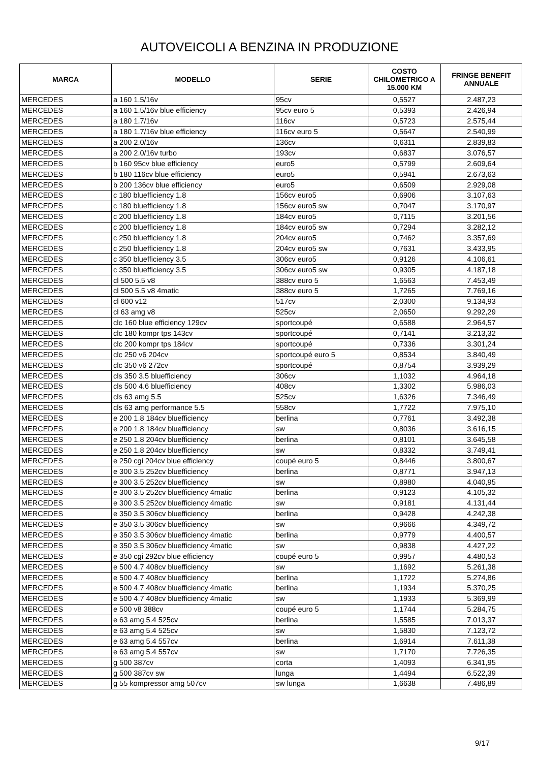AUTOVEICOLI A BENZINA IN PRODUZIONE
| MARCA | MODELLO | SERIE | COSTO CHILOMETRICO A 15.000 KM | FRINGE BENEFIT ANNUALE |
| --- | --- | --- | --- | --- |
| MERCEDES | a 160 1.5/16v | 95cv | 0,5527 | 2.487,23 |
| MERCEDES | a 160 1.5/16v blue efficiency | 95cv euro 5 | 0,5393 | 2.426,94 |
| MERCEDES | a 180 1.7/16v | 116cv | 0,5723 | 2.575,44 |
| MERCEDES | a 180 1.7/16v blue efficiency | 116cv euro 5 | 0,5647 | 2.540,99 |
| MERCEDES | a 200 2.0/16v | 136cv | 0,6311 | 2.839,83 |
| MERCEDES | a 200 2.0/16v turbo | 193cv | 0,6837 | 3.076,57 |
| MERCEDES | b 160 95cv blue efficiency | euro5 | 0,5799 | 2.609,64 |
| MERCEDES | b 180 116cv blue efficiency | euro5 | 0,5941 | 2.673,63 |
| MERCEDES | b 200 136cv blue efficiency | euro5 | 0,6509 | 2.929,08 |
| MERCEDES | c 180 bluefficiency 1.8 | 156cv euro5 | 0,6906 | 3.107,63 |
| MERCEDES | c 180 bluefficiency 1.8 | 156cv euro5 sw | 0,7047 | 3.170,97 |
| MERCEDES | c 200 bluefficiency 1.8 | 184cv euro5 | 0,7115 | 3.201,56 |
| MERCEDES | c 200 bluefficiency 1.8 | 184cv euro5 sw | 0,7294 | 3.282,12 |
| MERCEDES | c 250 bluefficiency 1.8 | 204cv euro5 | 0,7462 | 3.357,69 |
| MERCEDES | c 250 bluefficiency 1.8 | 204cv euro5 sw | 0,7631 | 3.433,95 |
| MERCEDES | c 350 bluefficiency 3.5 | 306cv euro5 | 0,9126 | 4.106,61 |
| MERCEDES | c 350 bluefficiency 3.5 | 306cv euro5 sw | 0,9305 | 4.187,18 |
| MERCEDES | cl 500 5.5 v8 | 388cv euro 5 | 1,6563 | 7.453,49 |
| MERCEDES | cl 500 5.5 v8 4matic | 388cv euro 5 | 1,7265 | 7.769,16 |
| MERCEDES | cl 600 v12 | 517cv | 2,0300 | 9.134,93 |
| MERCEDES | cl 63 amg v8 | 525cv | 2,0650 | 9.292,29 |
| MERCEDES | clc 160 blue efficiency 129cv | sportcoupé | 0,6588 | 2.964,57 |
| MERCEDES | clc 180 kompr tps 143cv | sportcoupé | 0,7141 | 3.213,32 |
| MERCEDES | clc 200 kompr tps 184cv | sportcoupé | 0,7336 | 3.301,24 |
| MERCEDES | clc 250 v6 204cv | sportcoupé euro 5 | 0,8534 | 3.840,49 |
| MERCEDES | clc 350 v6 272cv | sportcoupé | 0,8754 | 3.939,29 |
| MERCEDES | cls 350 3.5 bluefficiency | 306cv | 1,1032 | 4.964,18 |
| MERCEDES | cls 500 4.6 bluefficiency | 408cv | 1,3302 | 5.986,03 |
| MERCEDES | cls 63 amg 5.5 | 525cv | 1,6326 | 7.346,49 |
| MERCEDES | cls 63 amg performance 5.5 | 558cv | 1,7722 | 7.975,10 |
| MERCEDES | e 200 1.8 184cv bluefficiency | berlina | 0,7761 | 3.492,38 |
| MERCEDES | e 200 1.8 184cv bluefficiency | sw | 0,8036 | 3.616,15 |
| MERCEDES | e 250 1.8 204cv bluefficiency | berlina | 0,8101 | 3.645,58 |
| MERCEDES | e 250 1.8 204cv bluefficiency | sw | 0,8332 | 3.749,41 |
| MERCEDES | e 250 cgi 204cv blue efficiency | coupé euro 5 | 0,8446 | 3.800,67 |
| MERCEDES | e 300 3.5 252cv bluefficiency | berlina | 0,8771 | 3.947,13 |
| MERCEDES | e 300 3.5 252cv bluefficiency | sw | 0,8980 | 4.040,95 |
| MERCEDES | e 300 3.5 252cv bluefficiency 4matic | berlina | 0,9123 | 4.105,32 |
| MERCEDES | e 300 3.5 252cv bluefficiency 4matic | sw | 0,9181 | 4.131,44 |
| MERCEDES | e 350 3.5 306cv bluefficiency | berlina | 0,9428 | 4.242,38 |
| MERCEDES | e 350 3.5 306cv bluefficiency | sw | 0,9666 | 4.349,72 |
| MERCEDES | e 350 3.5 306cv bluefficiency 4matic | berlina | 0,9779 | 4.400,57 |
| MERCEDES | e 350 3.5 306cv bluefficiency 4matic | sw | 0,9838 | 4.427,22 |
| MERCEDES | e 350 cgi 292cv blue efficiency | coupé euro 5 | 0,9957 | 4.480,53 |
| MERCEDES | e 500 4.7 408cv bluefficiency | sw | 1,1692 | 5.261,38 |
| MERCEDES | e 500 4.7 408cv bluefficiency | berlina | 1,1722 | 5.274,86 |
| MERCEDES | e 500 4.7 408cv bluefficiency 4matic | berlina | 1,1934 | 5.370,25 |
| MERCEDES | e 500 4.7 408cv bluefficiency 4matic | sw | 1,1933 | 5.369,99 |
| MERCEDES | e 500 v8 388cv | coupé euro 5 | 1,1744 | 5.284,75 |
| MERCEDES | e 63 amg 5.4 525cv | berlina | 1,5585 | 7.013,37 |
| MERCEDES | e 63 amg 5.4 525cv | sw | 1,5830 | 7.123,72 |
| MERCEDES | e 63 amg 5.4 557cv | berlina | 1,6914 | 7.611,38 |
| MERCEDES | e 63 amg 5.4 557cv | sw | 1,7170 | 7.726,35 |
| MERCEDES | g 500 387cv | corta | 1,4093 | 6.341,95 |
| MERCEDES | g 500 387cv sw | lunga | 1,4494 | 6.522,39 |
| MERCEDES | g 55 kompressor amg 507cv | sw lunga | 1,6638 | 7.486,89 |
9/17